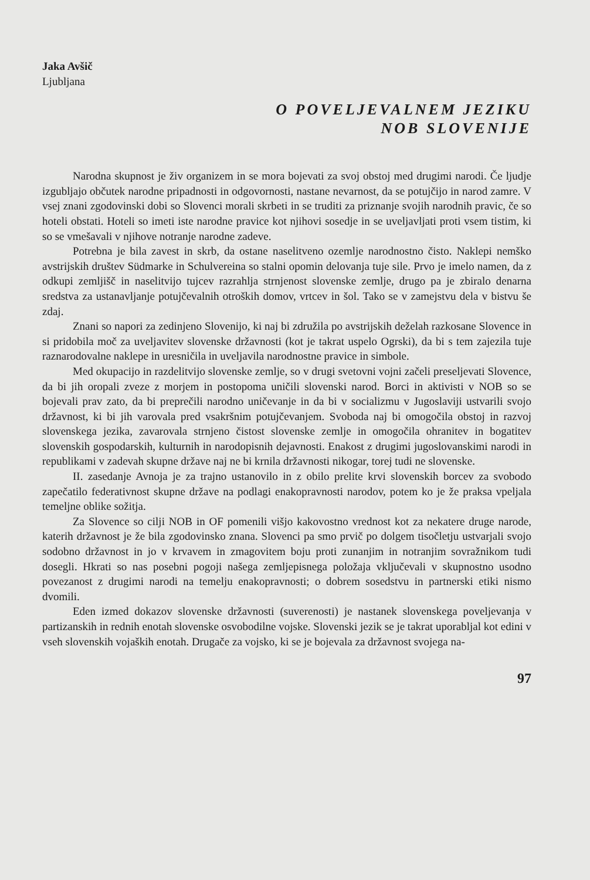Jaka Avšič
Ljubljana
O POVELJEVALNEM JEZIKU
NOB SLOVENIJE
Narodna skupnost je živ organizem in se mora bojevati za svoj obstoj med drugimi narodi. Če ljudje izgubljajo občutek narodne pripadnosti in odgovornosti, nastane nevarnost, da se potujčijo in narod zamre. V vsej znani zgodovinski dobi so Slovenci morali skrbeti in se truditi za priznanje svojih narodnih pravic, če so hoteli obstati. Hoteli so imeti iste narodne pravice kot njihovi sosedje in se uveljavljati proti vsem tistim, ki so se vmešavali v njihove notranje narodne zadeve.
Potrebna je bila zavest in skrb, da ostane naselitveno ozemlje narodnostno čisto. Naklepi nemško avstrijskih društev Südmarke in Schulvereina so stalni opomin delovanja tuje sile. Prvo je imelo namen, da z odkupi zemljišč in naselitvijo tujcev razrahlja strnjenost slovenske zemlje, drugo pa je zbiralo denarna sredstva za ustanavljanje potujčevalnih otroških domov, vrtcev in šol. Tako se v zamejstvu dela v bistvu še zdaj.
Znani so napori za zedinjeno Slovenijo, ki naj bi združila po avstrijskih deželah razkosane Slovence in si pridobila moč za uveljavitev slovenske državnosti (kot je takrat uspelo Ogrski), da bi s tem zajezila tuje raznarodovalne naklepe in uresničila in uveljavila narodnostne pravice in simbole.
Med okupacijo in razdelitvijo slovenske zemlje, so v drugi svetovni vojni začeli preseljevati Slovence, da bi jih oropali zveze z morjem in postopoma uničili slovenski narod. Borci in aktivisti v NOB so se bojevali prav zato, da bi preprečili narodno uničevanje in da bi v socializmu v Jugoslaviji ustvarili svojo državnost, ki bi jih varovala pred vsakršnim potujčevanjem. Svoboda naj bi omogočila obstoj in razvoj slovenskega jezika, zavarovala strnjeno čistost slovenske zemlje in omogočila ohranitev in bogatitev slovenskih gospodarskih, kulturnih in narodopisnih dejavnosti. Enakost z drugimi jugoslovanskimi narodi in republikami v zadevah skupne države naj ne bi krnila državnosti nikogar, torej tudi ne slovenske.
II. zasedanje Avnoja je za trajno ustanovilo in z obilo prelite krvi slovenskih borcev za svobodo zapečatilo federativnost skupne države na podlagi enakopravnosti narodov, potem ko je že praksa vpeljala temeljne oblike sožitja.
Za Slovence so cilji NOB in OF pomenili višjo kakovostno vrednost kot za nekatere druge narode, katerih državnost je že bila zgodovinsko znana. Slovenci pa smo prvič po dolgem tisočletju ustvarjali svojo sodobno državnost in jo v krvavem in zmagovitem boju proti zunanjim in notranjim sovražnikom tudi dosegli. Hkrati so nas posebni pogoji našega zemljepisnega položaja vključevali v skupnostno usodno povezanost z drugimi narodi na temelju enakopravnosti; o dobrem sosedstvu in partnerski etiki nismo dvomili.
Eden izmed dokazov slovenske državnosti (suverenosti) je nastanek slovenskega poveljevanja v partizanskih in rednih enotah slovenske osvobodilne vojske. Slovenski jezik se je takrat uporabljal kot edini v vseh slovenskih vojaških enotah. Drugače za vojsko, ki se je bojevala za državnost svojega na-
97